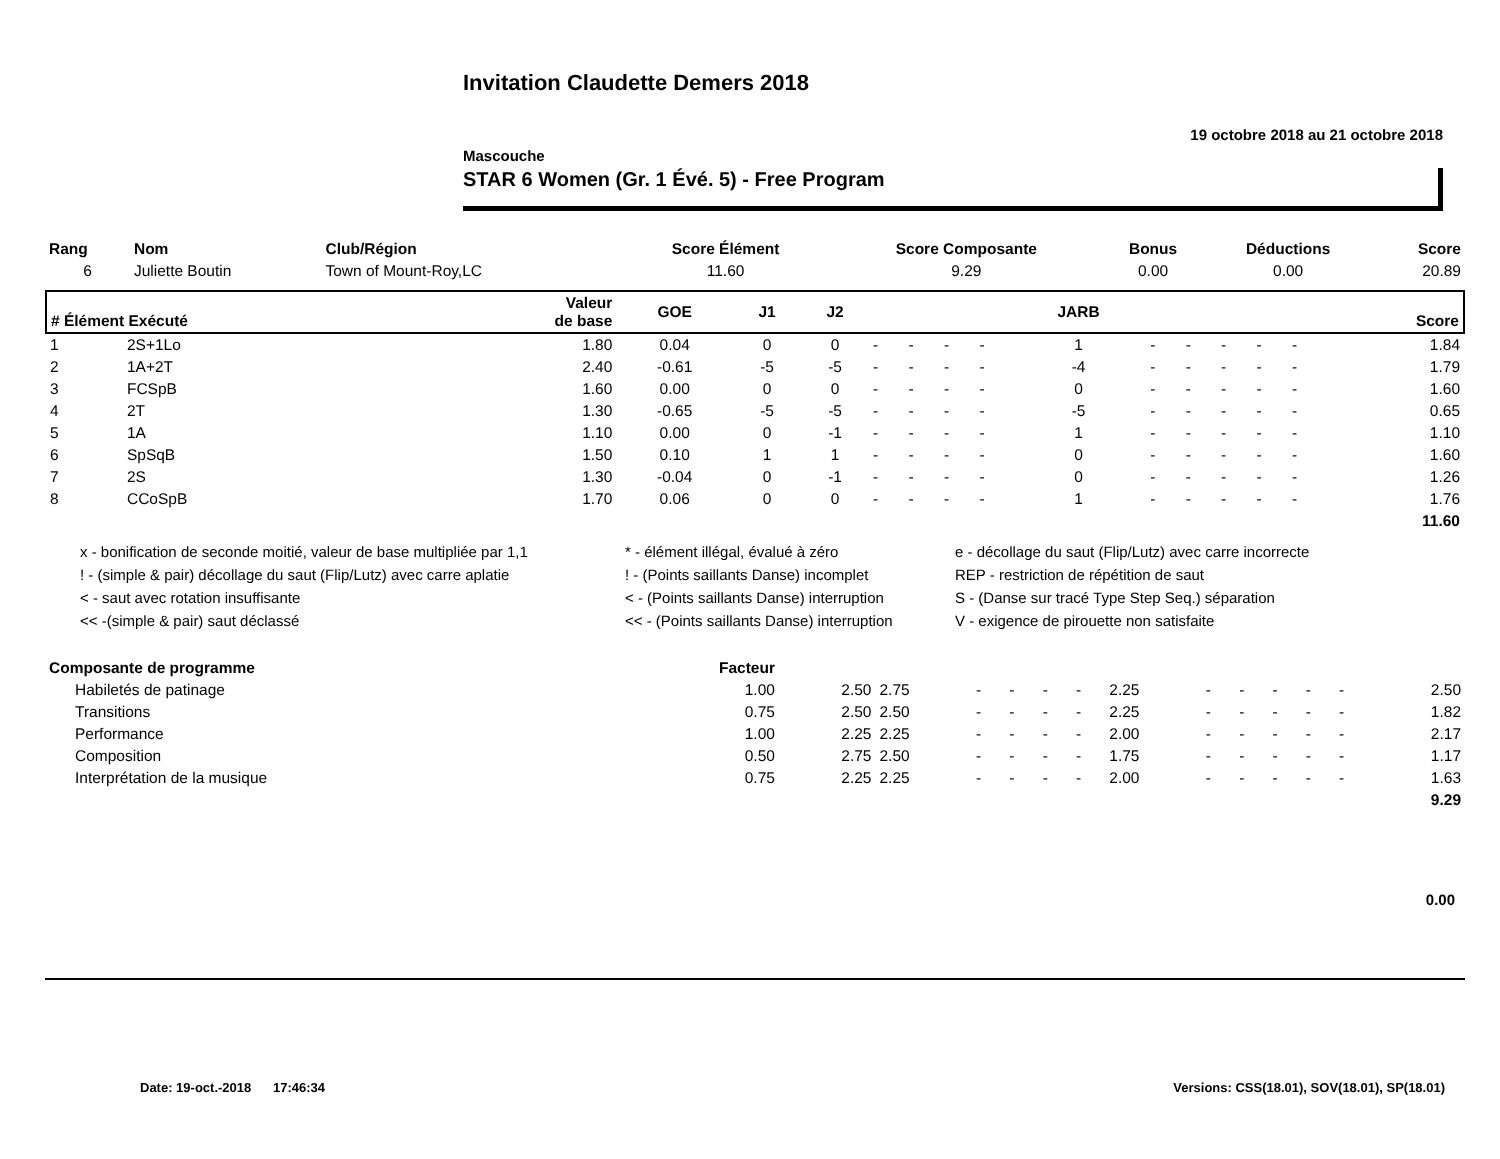Invitation Claudette Demers 2018
19 octobre 2018 au 21 octobre 2018
Mascouche
STAR 6 Women (Gr. 1 Évé. 5) - Free Program
| Rang | Nom | Club/Région | Score Élément | Score Composante | Bonus | Déductions | Score |
| --- | --- | --- | --- | --- | --- | --- | --- |
| 6 | Juliette Boutin | Town of Mount-Roy,LC | 11.60 | 9.29 | 0.00 | 0.00 | 20.89 |
| # Élément Exécuté | | Valeur de base | GOE | J1 | J2 | | | | | JARB | | | | | | Score |
| --- | --- | --- | --- | --- | --- | --- | --- | --- | --- | --- | --- | --- | --- | --- | --- | --- |
| 1 | 2S+1Lo | 1.80 | 0.04 | 0 | 0 | - | - | - | - | 1 | - | - | - | - | - | 1.84 |
| 2 | 1A+2T | 2.40 | -0.61 | -5 | -5 | - | - | - | - | -4 | - | - | - | - | - | 1.79 |
| 3 | FCSpB | 1.60 | 0.00 | 0 | 0 | - | - | - | - | 0 | - | - | - | - | - | 1.60 |
| 4 | 2T | 1.30 | -0.65 | -5 | -5 | - | - | - | - | -5 | - | - | - | - | - | 0.65 |
| 5 | 1A | 1.10 | 0.00 | 0 | -1 | - | - | - | - | 1 | - | - | - | - | - | 1.10 |
| 6 | SpSqB | 1.50 | 0.10 | 1 | 1 | - | - | - | - | 0 | - | - | - | - | - | 1.60 |
| 7 | 2S | 1.30 | -0.04 | 0 | -1 | - | - | - | - | 0 | - | - | - | - | - | 1.26 |
| 8 | CCoSpB | 1.70 | 0.06 | 0 | 0 | - | - | - | - | 1 | - | - | - | - | - | 1.76 |
| | | | | | | | | | | | | | | | | 11.60 |
x - bonification de seconde moitié, valeur de base multipliée par 1,1
* - élément illégal, évalué à zéro
e - décollage du saut (Flip/Lutz) avec carre incorrecte
! - (simple & pair) décollage du saut (Flip/Lutz) avec carre aplatie
! - (Points saillants Danse) incomplet
REP - restriction de répétition de saut
< - saut avec rotation insuffisante
< - (Points saillants Danse) interruption
S - (Danse sur tracé Type Step Seq.) séparation
<< -(simple & pair) saut déclassé
<< - (Points saillants Danse) interruption
V - exigence de pirouette non satisfaite
| Composante de programme | Facteur | | | | | | | | | | | | | |
| Habiletés de patinage | 1.00 | 2.50 | 2.75 | - | - | - | - | 2.25 | - | - | - | - | - | 2.50 |
| Transitions | 0.75 | 2.50 | 2.50 | - | - | - | - | 2.25 | - | - | - | - | - | 1.82 |
| Performance | 1.00 | 2.25 | 2.25 | - | - | - | - | 2.00 | - | - | - | - | - | 2.17 |
| Composition | 0.50 | 2.75 | 2.50 | - | - | - | - | 1.75 | - | - | - | - | - | 1.17 |
| Interprétation de la musique | 0.75 | 2.25 | 2.25 | - | - | - | - | 2.00 | - | - | - | - | - | 1.63 |
| | | | | | | | | | | | | | | 9.29 |
0.00
Date: 19-oct.-2018 17:46:34
Versions: CSS(18.01), SOV(18.01), SP(18.01)